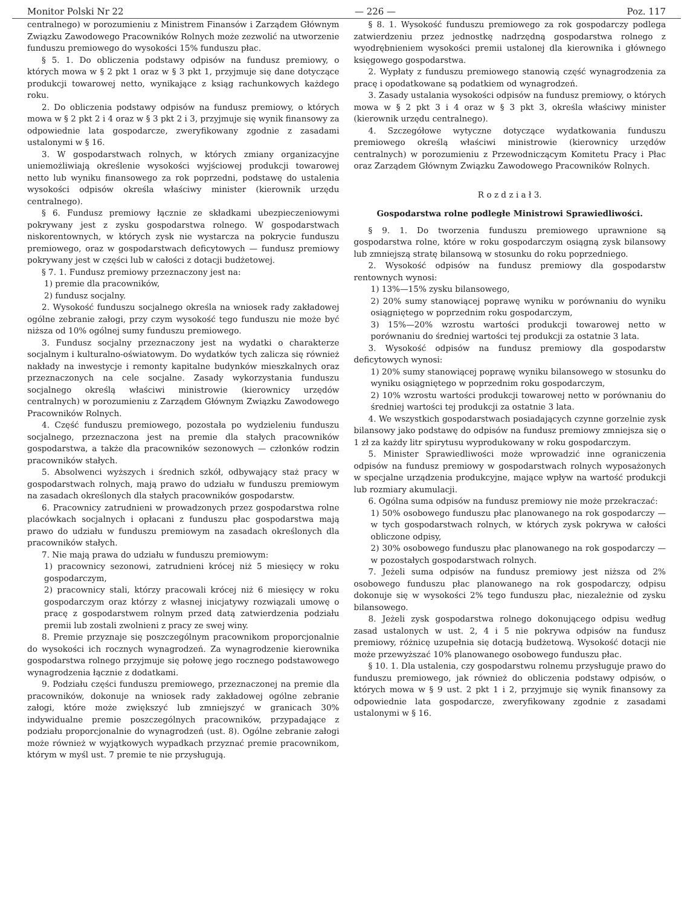Monitor Polski Nr 22 — 226 — Poz. 117
centralnego) w porozumieniu z Ministrem Finansów i Zarządem Głównym Związku Zawodowego Pracowników Rolnych może zezwolić na utworzenie funduszu premiowego do wysokości 15% funduszu płac.
§ 5. 1. Do obliczenia podstawy odpisów na fundusz premiowy, o których mowa w § 2 pkt 1 oraz w § 3 pkt 1, przyjmuje się dane dotyczące produkcji towarowej netto, wynikające z ksiąg rachunkowych każdego roku.
2. Do obliczenia podstawy odpisów na fundusz premiowy, o których mowa w § 2 pkt 2 i 4 oraz w § 3 pkt 2 i 3, przyjmuje się wynik finansowy za odpowiednie lata gospodarcze, zweryfikowany zgodnie z zasadami ustalonymi w § 16.
3. W gospodarstwach rolnych, w których zmiany organizacyjne uniemożliwiają określenie wysokości wyjściowej produkcji towarowej netto lub wyniku finansowego za rok poprzedni, podstawę do ustalenia wysokości odpisów określa właściwy minister (kierownik urzędu centralnego).
§ 6. Fundusz premiowy łącznie ze składkami ubezpieczeniowymi pokrywany jest z zysku gospodarstwa rolnego. W gospodarstwach niskorentownych, w których zysk nie wystarcza na pokrycie funduszu premiowego, oraz w gospodarstwach deficytowych — fundusz premiowy pokrywany jest w części lub w całości z dotacji budżetowej.
§ 7. 1. Fundusz premiowy przeznaczony jest na:
1) premie dla pracowników,
2) fundusz socjalny.
2. Wysokość funduszu socjalnego określa na wniosek rady zakładowej ogólne zebranie załogi, przy czym wysokość tego funduszu nie może być niższa od 10% ogólnej sumy funduszu premiowego.
3. Fundusz socjalny przeznaczony jest na wydatki o charakterze socjalnym i kulturalno-oświatowym. Do wydatków tych zalicza się również nakłady na inwestycje i remonty kapitalne budynków mieszkalnych oraz przeznaczonych na cele socjalne. Zasady wykorzystania funduszu socjalnego określą właściwi ministrowie (kierownicy urzędów centralnych) w porozumieniu z Zarządem Głównym Związku Zawodowego Pracowników Rolnych.
4. Część funduszu premiowego, pozostała po wydzieleniu funduszu socjalnego, przeznaczona jest na premie dla stałych pracowników gospodarstwa, a także dla pracowników sezonowych — członków rodzin pracowników stałych.
5. Absolwenci wyższych i średnich szkół, odbywający staż pracy w gospodarstwach rolnych, mają prawo do udziału w funduszu premiowym na zasadach określonych dla stałych pracowników gospodarstw.
6. Pracownicy zatrudnieni w prowadzonych przez gospodarstwa rolne placówkach socjalnych i opłacani z funduszu płac gospodarstwa mają prawo do udziału w funduszu premiowym na zasadach określonych dla pracowników stałych.
7. Nie mają prawa do udziału w funduszu premiowym:
1) pracownicy sezonowi, zatrudnieni krócej niż 5 miesięcy w roku gospodarczym,
2) pracownicy stali, którzy pracowali krócej niż 6 miesięcy w roku gospodarczym oraz którzy z własnej inicjatywy rozwiązali umowę o pracę z gospodarstwem rolnym przed datą zatwierdzenia podziału premii lub zostali zwolnieni z pracy ze swej winy.
8. Premie przyznaje się poszczególnym pracownikom proporcjonalnie do wysokości ich rocznych wynagrodzeń. Za wynagrodzenie kierownika gospodarstwa rolnego przyjmuje się połowę jego rocznego podstawowego wynagrodzenia łącznie z dodatkami.
9. Podziału części funduszu premiowego, przeznaczonej na premie dla pracowników, dokonuje na wniosek rady zakładowej ogólne zebranie załogi, które może zwiększyć lub zmniejszyć w granicach 30% indywidualne premie poszczególnych pracowników, przypadające z podziału proporcjonalnie do wynagrodzeń (ust. 8). Ogólne zebranie załogi może również w wyjątkowych wypadkach przyznać premie pracownikom, którym w myśl ust. 7 premie te nie przysługują.
§ 8. 1. Wysokość funduszu premiowego za rok gospodarczy podlega zatwierdzeniu przez jednostkę nadrzędną gospodarstwa rolnego z wyodrębnieniem wysokości premii ustalonej dla kierownika i głównego księgowego gospodarstwa.
2. Wypłaty z funduszu premiowego stanowią część wynagrodzenia za pracę i opodatkowane są podatkiem od wynagrodzeń.
3. Zasady ustalania wysokości odpisów na fundusz premiowy, o których mowa w § 2 pkt 3 i 4 oraz w § 3 pkt 3, określa właściwy minister (kierownik urzędu centralnego).
4. Szczegółowe wytyczne dotyczące wydatkowania funduszu premiowego określą właściwi ministrowie (kierownicy urzędów centralnych) w porozumieniu z Przewodniczącym Komitetu Pracy i Płac oraz Zarządem Głównym Związku Zawodowego Pracowników Rolnych.
R o z d z i a ł 3.
Gospodarstwa rolne podległe Ministrowi Sprawiedliwości.
§ 9. 1. Do tworzenia funduszu premiowego uprawnione są gospodarstwa rolne, które w roku gospodarczym osiągną zysk bilansowy lub zmniejszą stratę bilansową w stosunku do roku poprzedniego.
2. Wysokość odpisów na fundusz premiowy dla gospodarstw rentownych wynosi:
1) 13%—15% zysku bilansowego,
2) 20% sumy stanowiącej poprawę wyniku w porównaniu do wyniku osiągniętego w poprzednim roku gospodarczym,
3) 15%—20% wzrostu wartości produkcji towarowej netto w porównaniu do średniej wartości tej produkcji za ostatnie 3 lata.
3. Wysokość odpisów na fundusz premiowy dla gospodarstw deficytowych wynosi:
1) 20% sumy stanowiącej poprawę wyniku bilansowego w stosunku do wyniku osiągniętego w poprzednim roku gospodarczym,
2) 10% wzrostu wartości produkcji towarowej netto w porównaniu do średniej wartości tej produkcji za ostatnie 3 lata.
4. We wszystkich gospodarstwach posiadających czynne gorzelnie zysk bilansowy jako podstawę do odpisów na fundusz premiowy zmniejsza się o 1 zł za każdy litr spirytusu wyprodukowany w roku gospodarczym.
5. Minister Sprawiedliwości może wprowadzić inne ograniczenia odpisów na fundusz premiowy w gospodarstwach rolnych wyposażonych w specjalne urządzenia produkcyjne, mające wpływ na wartość produkcji lub rozmiary akumulacji.
6. Ogólna suma odpisów na fundusz premiowy nie może przekraczać:
1) 50% osobowego funduszu płac planowanego na rok gospodarczy — w tych gospodarstwach rolnych, w których zysk pokrywa w całości obliczone odpisy,
2) 30% osobowego funduszu płac planowanego na rok gospodarczy — w pozostałych gospodarstwach rolnych.
7. Jeżeli suma odpisów na fundusz premiowy jest niższa od 2% osobowego funduszu płac planowanego na rok gospodarczy, odpisu dokonuje się w wysokości 2% tego funduszu płac, niezależnie od zysku bilansowego.
8. Jeżeli zysk gospodarstwa rolnego dokonującego odpisu według zasad ustalonych w ust. 2, 4 i 5 nie pokrywa odpisów na fundusz premiowy, różnicę uzupełnia się dotacją budżetową. Wysokość dotacji nie może przewyższać 10% planowanego osobowego funduszu płac.
§ 10. 1. Dla ustalenia, czy gospodarstwu rolnemu przysługuje prawo do funduszu premiowego, jak również do obliczenia podstawy odpisów, o których mowa w § 9 ust. 2 pkt 1 i 2, przyjmuje się wynik finansowy za odpowiednie lata gospodarcze, zweryfikowany zgodnie z zasadami ustalonymi w § 16.